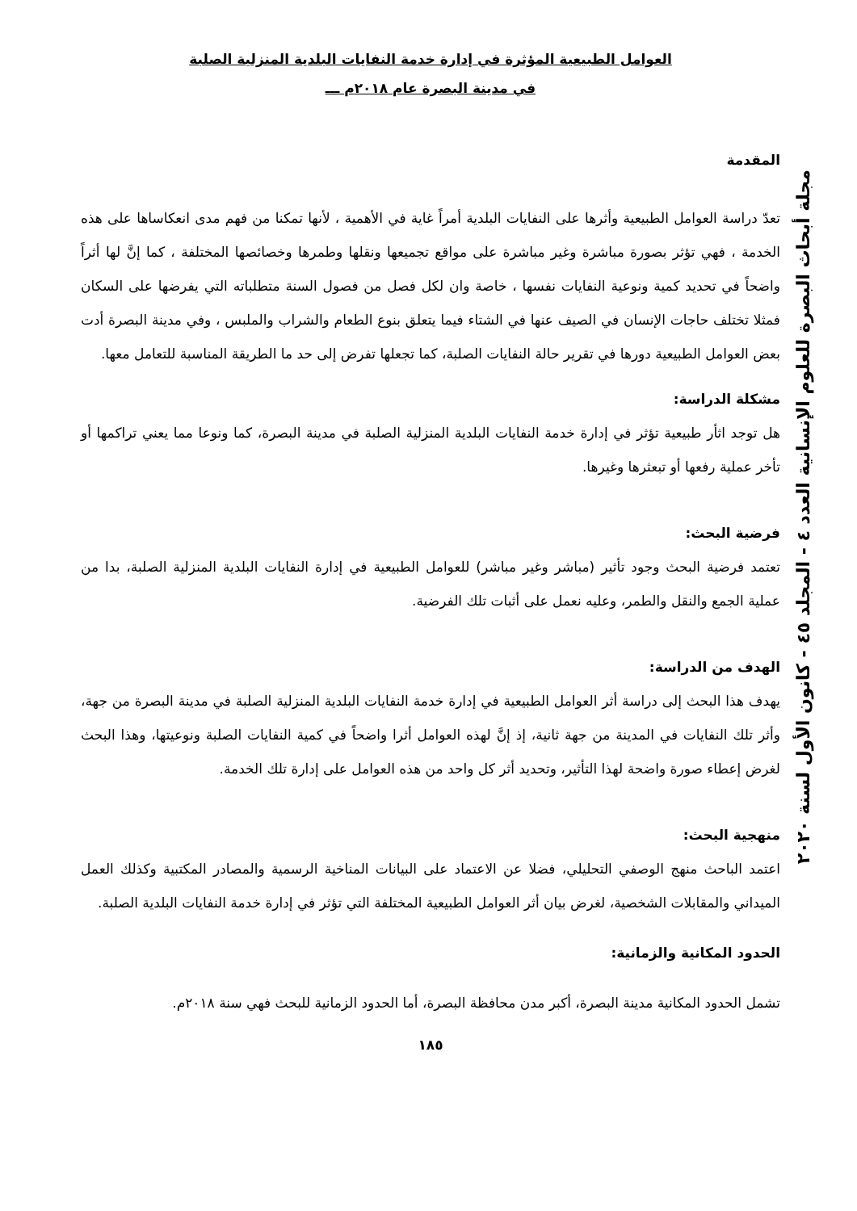العوامل الطبيعية المؤثرة في إدارة خدمة النفايات البلدية المنزلية الصلبة
في مدينة البصرة عام ٢٠١٨م ـــ
المقدمة
تعدّ دراسة العوامل الطبيعية وأثرها على النفايات البلدية أمراً غاية في الأهمية ، لأنها تمكنا من فهم مدى انعكاساها على هذه الخدمة ، فهي تؤثر بصورة مباشرة وغير مباشرة على مواقع تجميعها ونقلها وطمرها وخصائصها المختلفة ، كما إنَّ لها أثراً واضحاً في تحديد كمية ونوعية النفايات نفسها ، خاصة وان لكل فصل من فصول السنة متطلباته التي يفرضها على السكان فمثلا تختلف حاجات الإنسان في الصيف عنها في الشتاء فيما يتعلق بنوع الطعام والشراب والملبس ، وفي مدينة البصرة أدت بعض العوامل الطبيعية دورها في تقرير حالة النفايات الصلبة، كما تجعلها تفرض إلى حد ما الطريقة المناسبة للتعامل معها.
مشكلة الدراسة:
هل توجد اثأر طبيعية تؤثر في إدارة خدمة النفايات البلدية المنزلية الصلبة في مدينة البصرة، كما ونوعا مما يعني تراكمها أو تأخر عملية رفعها أو تبعثرها وغيرها.
فرضية البحث:
تعتمد فرضية البحث وجود تأثير (مباشر وغير مباشر) للعوامل الطبيعية في إدارة النفايات البلدية المنزلية الصلبة، بدا من عملية الجمع والنقل والطمر، وعليه نعمل على أثبات تلك الفرضية.
الهدف من الدراسة:
يهدف هذا البحث إلى دراسة أثر العوامل الطبيعية في إدارة خدمة النفايات البلدية المنزلية الصلبة في مدينة البصرة من جهة، وأثر تلك النفايات في المدينة من جهة ثانية، إذ إنَّ لهذه العوامل أثرا واضحاً في كمية النفايات الصلبة ونوعيتها، وهذا البحث لغرض إعطاء صورة واضحة لهذا التأثير، وتحديد أثر كل واحد من هذه العوامل على إدارة تلك الخدمة.
منهجية البحث:
اعتمد الباحث منهج الوصفي التحليلي، فضلا عن الاعتماد على البيانات المناخية الرسمية والمصادر المكتبية وكذلك العمل الميداني والمقابلات الشخصية، لغرض بيان أثر العوامل الطبيعية المختلفة التي تؤثر في إدارة خدمة النفايات البلدية الصلبة.
الحدود المكانية والزمانية:
تشمل الحدود المكانية مدينة البصرة، أكبر مدن محافظة البصرة، أما الحدود الزمانية للبحث فهي سنة ٢٠١٨م.
١٨٥
مجلة أبحاث البصرة للعلوم الإنسانية العدد ٤ - المجلد ٤٥ - كانون الأول لسنة ٢٠٢٠